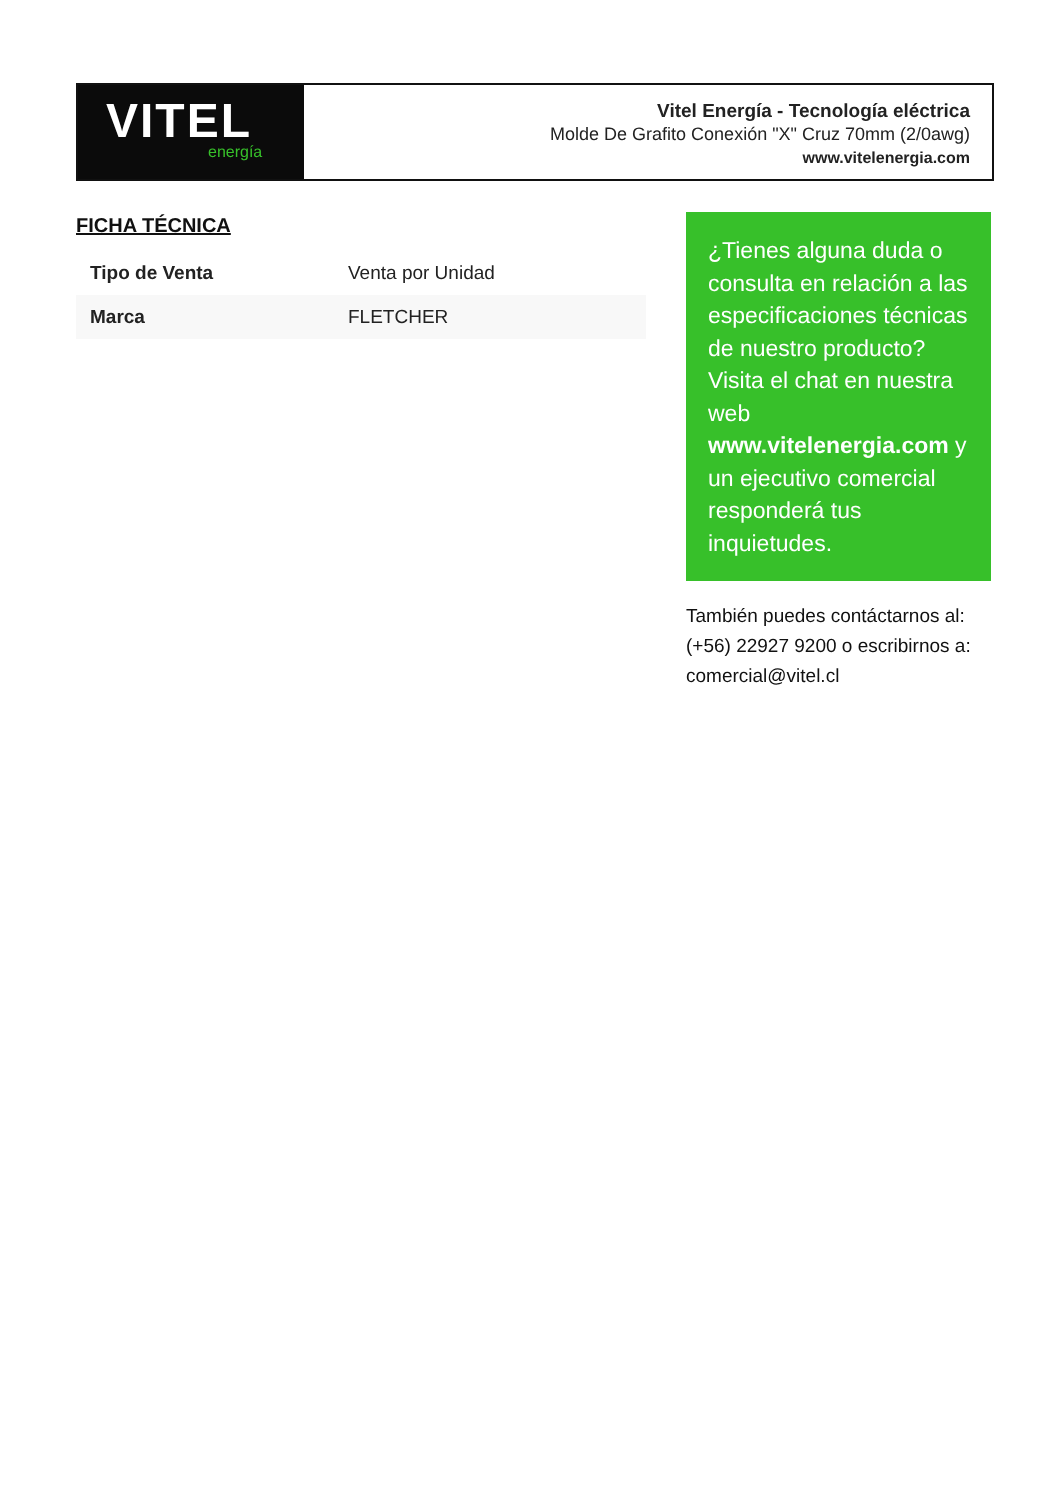VITEL
energía
Vitel Energía - Tecnología eléctrica
Molde De Grafito Conexión "X" Cruz 70mm (2/0awg)
www.vitelenergia.com
FICHA TÉCNICA
| Tipo de Venta | Venta por Unidad |
| Marca | FLETCHER |
¿Tienes alguna duda o consulta en relación a las especificaciones técnicas de nuestro producto? Visita el chat en nuestra web www.vitelenergia.com y un ejecutivo comercial responderá tus inquietudes.
También puedes contáctarnos al: (+56) 22927 9200 o escribirnos a: comercial@vitel.cl